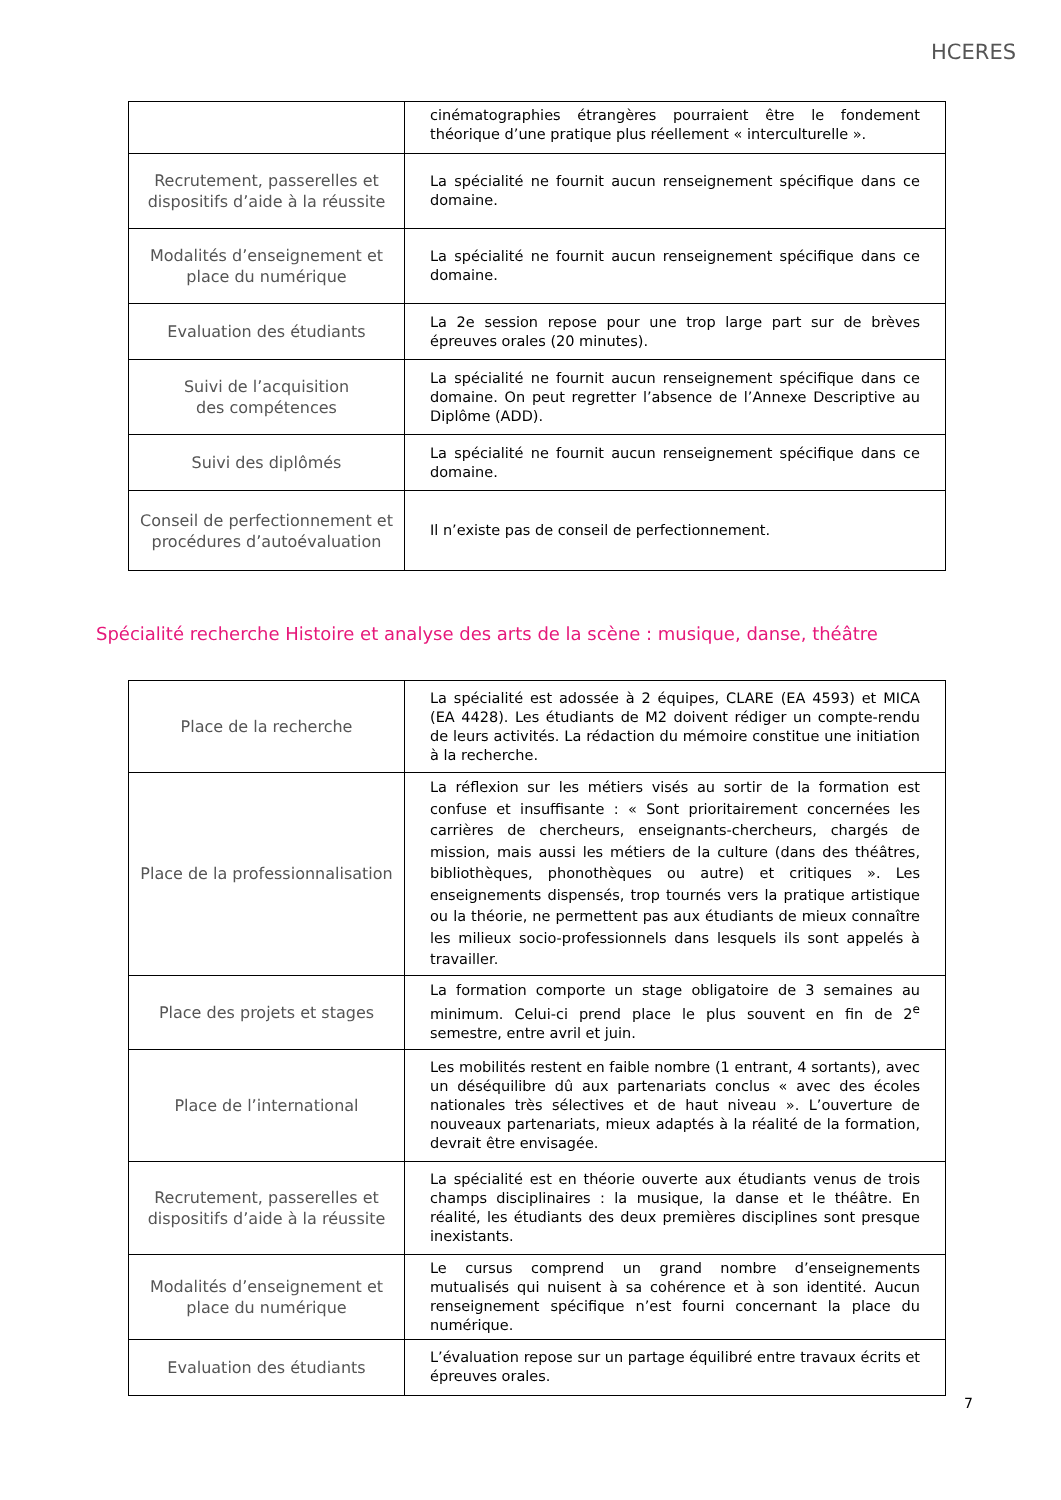HCERES
| | cinématographies étrangères pourraient être le fondement théorique d’une pratique plus réellement « interculturelle ». |
| Recrutement, passerelles et dispositifs d’aide à la réussite | La spécialité ne fournit aucun renseignement spécifique dans ce domaine. |
| Modalités d’enseignement et place du numérique | La spécialité ne fournit aucun renseignement spécifique dans ce domaine. |
| Evaluation des étudiants | La 2e session repose pour une trop large part sur de brèves épreuves orales (20 minutes). |
| Suivi de l’acquisition des compétences | La spécialité ne fournit aucun renseignement spécifique dans ce domaine. On peut regretter l’absence de l’Annexe Descriptive au Diplôme (ADD). |
| Suivi des diplômés | La spécialité ne fournit aucun renseignement spécifique dans ce domaine. |
| Conseil de perfectionnement et procédures d’autoévaluation | Il n’existe pas de conseil de perfectionnement. |
Spécialité recherche Histoire et analyse des arts de la scène : musique, danse, théâtre
| Place de la recherche | La spécialité est adossée à 2 équipes, CLARE (EA 4593) et MICA (EA 4428). Les étudiants de M2 doivent rédiger un compte-rendu de leurs activités. La rédaction du mémoire constitue une initiation à la recherche. |
| Place de la professionnalisation | La réflexion sur les métiers visés au sortir de la formation est confuse et insuffisante : « Sont prioritairement concernées les carrières de chercheurs, enseignants-chercheurs, chargés de mission, mais aussi les métiers de la culture (dans des théâtres, bibliothèques, phonothèques ou autre) et critiques ». Les enseignements dispensés, trop tournés vers la pratique artistique ou la théorie, ne permettent pas aux étudiants de mieux connaître les milieux socio-professionnels dans lesquels ils sont appelés à travailler. |
| Place des projets et stages | La formation comporte un stage obligatoire de 3 semaines au minimum. Celui-ci prend place le plus souvent en fin de 2<sup>e</sup> semestre, entre avril et juin. |
| Place de l’international | Les mobilités restent en faible nombre (1 entrant, 4 sortants), avec un déséquilibre dû aux partenariats conclus « avec des écoles nationales très sélectives et de haut niveau ». L’ouverture de nouveaux partenariats, mieux adaptés à la réalité de la formation, devrait être envisagée. |
| Recrutement, passerelles et dispositifs d’aide à la réussite | La spécialité est en théorie ouverte aux étudiants venus de trois champs disciplinaires : la musique, la danse et le théâtre. En réalité, les étudiants des deux premières disciplines sont presque inexistants. |
| Modalités d’enseignement et place du numérique | Le cursus comprend un grand nombre d’enseignements mutualisés qui nuisent à sa cohérence et à son identité. Aucun renseignement spécifique n’est fourni concernant la place du numérique. |
| Evaluation des étudiants | L’évaluation repose sur un partage équilibré entre travaux écrits et épreuves orales. |
7